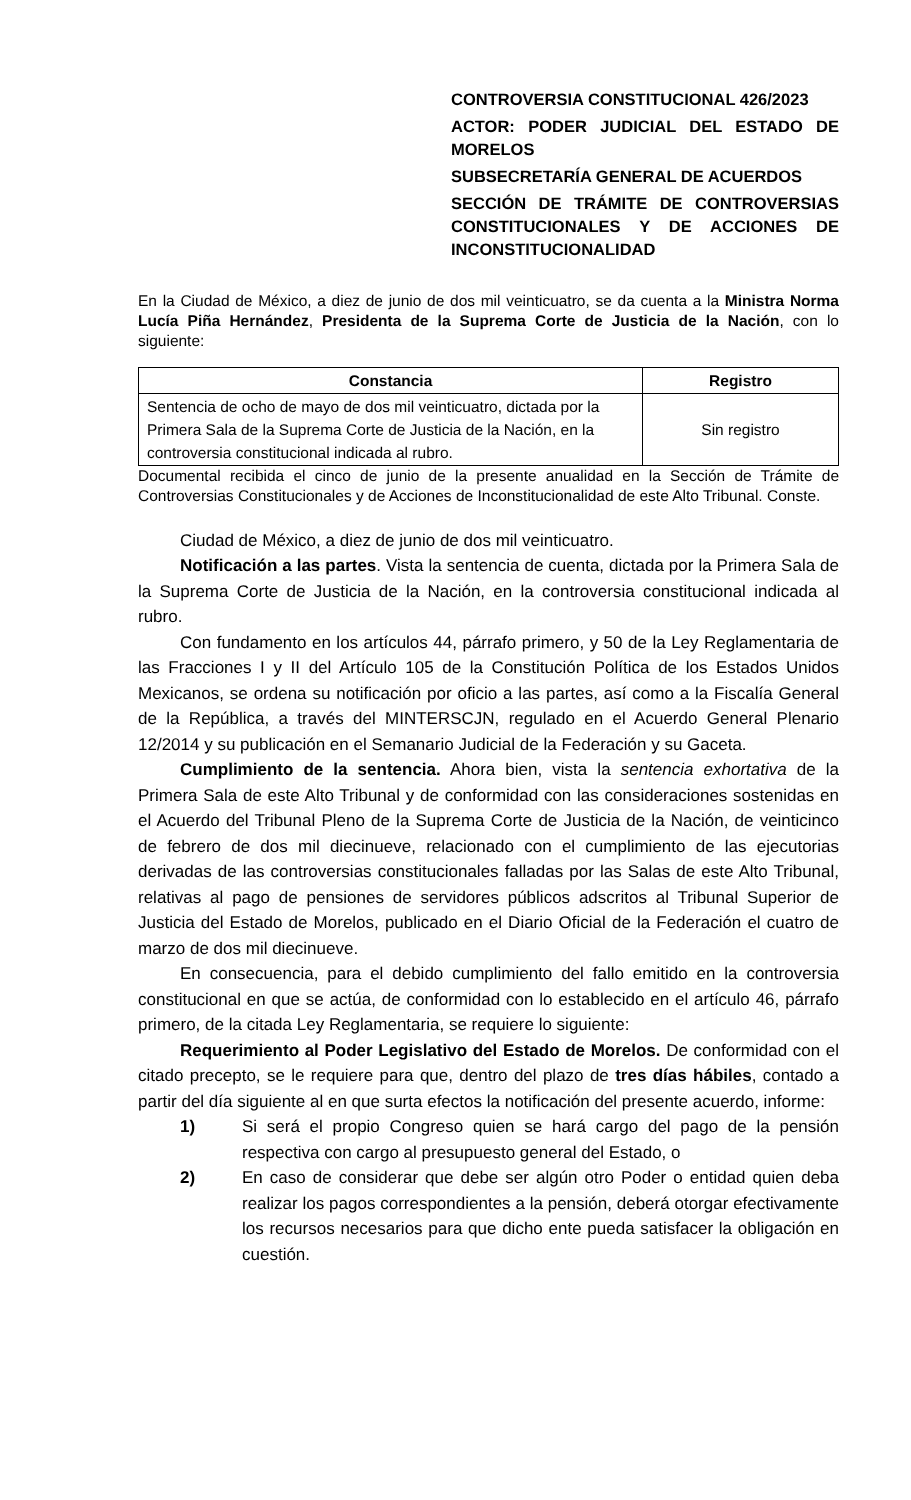CONTROVERSIA CONSTITUCIONAL 426/2023
ACTOR: PODER JUDICIAL DEL ESTADO DE MORELOS
SUBSECRETARÍA GENERAL DE ACUERDOS
SECCIÓN DE TRÁMITE DE CONTROVERSIAS CONSTITUCIONALES Y DE ACCIONES DE INCONSTITUCIONALIDAD
En la Ciudad de México, a diez de junio de dos mil veinticuatro, se da cuenta a la Ministra Norma Lucía Piña Hernández, Presidenta de la Suprema Corte de Justicia de la Nación, con lo siguiente:
| Constancia | Registro |
| --- | --- |
| Sentencia de ocho de mayo de dos mil veinticuatro, dictada por la Primera Sala de la Suprema Corte de Justicia de la Nación, en la controversia constitucional indicada al rubro. | Sin registro |
Documental recibida el cinco de junio de la presente anualidad en la Sección de Trámite de Controversias Constitucionales y de Acciones de Inconstitucionalidad de este Alto Tribunal. Conste.
Ciudad de México, a diez de junio de dos mil veinticuatro.
Notificación a las partes. Vista la sentencia de cuenta, dictada por la Primera Sala de la Suprema Corte de Justicia de la Nación, en la controversia constitucional indicada al rubro.
Con fundamento en los artículos 44, párrafo primero, y 50 de la Ley Reglamentaria de las Fracciones I y II del Artículo 105 de la Constitución Política de los Estados Unidos Mexicanos, se ordena su notificación por oficio a las partes, así como a la Fiscalía General de la República, a través del MINTERSCJN, regulado en el Acuerdo General Plenario 12/2014 y su publicación en el Semanario Judicial de la Federación y su Gaceta.
Cumplimiento de la sentencia. Ahora bien, vista la sentencia exhortativa de la Primera Sala de este Alto Tribunal y de conformidad con las consideraciones sostenidas en el Acuerdo del Tribunal Pleno de la Suprema Corte de Justicia de la Nación, de veinticinco de febrero de dos mil diecinueve, relacionado con el cumplimiento de las ejecutorias derivadas de las controversias constitucionales falladas por las Salas de este Alto Tribunal, relativas al pago de pensiones de servidores públicos adscritos al Tribunal Superior de Justicia del Estado de Morelos, publicado en el Diario Oficial de la Federación el cuatro de marzo de dos mil diecinueve.
En consecuencia, para el debido cumplimiento del fallo emitido en la controversia constitucional en que se actúa, de conformidad con lo establecido en el artículo 46, párrafo primero, de la citada Ley Reglamentaria, se requiere lo siguiente:
Requerimiento al Poder Legislativo del Estado de Morelos. De conformidad con el citado precepto, se le requiere para que, dentro del plazo de tres días hábiles, contado a partir del día siguiente al en que surta efectos la notificación del presente acuerdo, informe:
1) Si será el propio Congreso quien se hará cargo del pago de la pensión respectiva con cargo al presupuesto general del Estado, o
2) En caso de considerar que debe ser algún otro Poder o entidad quien deba realizar los pagos correspondientes a la pensión, deberá otorgar efectivamente los recursos necesarios para que dicho ente pueda satisfacer la obligación en cuestión.